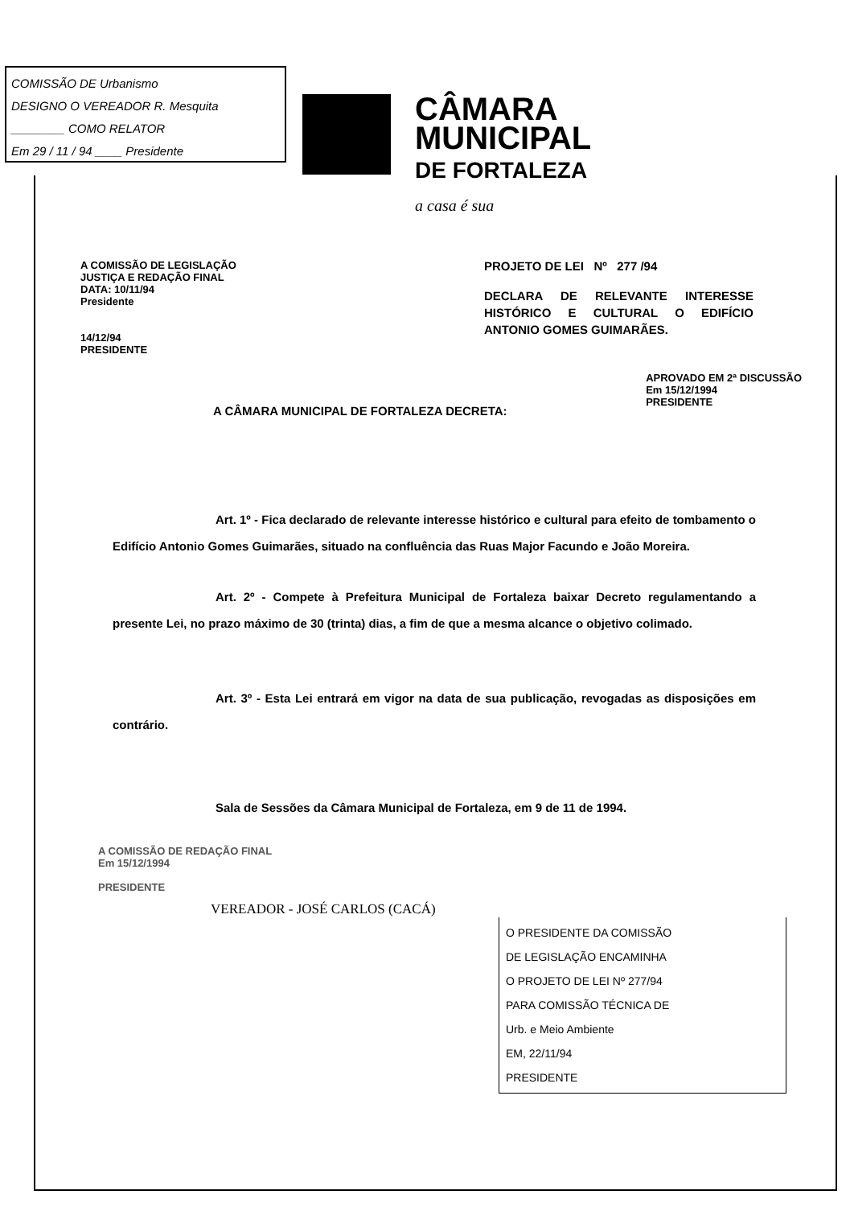COMISSÃO DE Urbanismo
DESIGNO O VEREADOR R. Mesquita
________ COMO RELATOR
Em 29 / 11 / 94 ____ Presidente
CÂMARA
MUNICIPAL
DE FORTALEZA
a casa é sua
A COMISSÃO DE LEGISLAÇÃO
JUSTIÇA E REDAÇÃO FINAL
DATA: 10/11/94
Presidente
14/12/94
PRESIDENTE
PROJETO DE LEI Nº 277 /94
DECLARA DE RELEVANTE INTERESSE HISTÓRICO E CULTURAL O EDIFÍCIO ANTONIO GOMES GUIMARÃES.
A CÂMARA MUNICIPAL DE FORTALEZA DECRETA:
APROVADO EM 2ª DISCUSSÃO
Em 15/12/1994
PRESIDENTE
Art. 1º - Fica declarado de relevante interesse histórico e cultural para efeito de tombamento o Edifício Antonio Gomes Guimarães, situado na confluência das Ruas Major Facundo e João Moreira.
Art. 2º - Compete à Prefeitura Municipal de Fortaleza baixar Decreto regulamentando a presente Lei, no prazo máximo de 30 (trinta) dias, a fim de que a mesma alcance o objetivo colimado.
Art. 3º - Esta Lei entrará em vigor na data de sua publicação, revogadas as disposições em contrário.
Sala de Sessões da Câmara Municipal de Fortaleza, em 9 de 11 de 1994.
A COMISSÃO DE REDAÇÃO FINAL
Em 15/12/1994
PRESIDENTE
VEREADOR - JOSÉ CARLOS (CACÁ)
O PRESIDENTE DA COMISSÃO
DE LEGISLAÇÃO ENCAMINHA
O PROJETO DE LEI Nº 277/94
PARA COMISSÃO TÉCNICA DE
Urb. e Meio Ambiente
EM, 22/11/94
PRESIDENTE